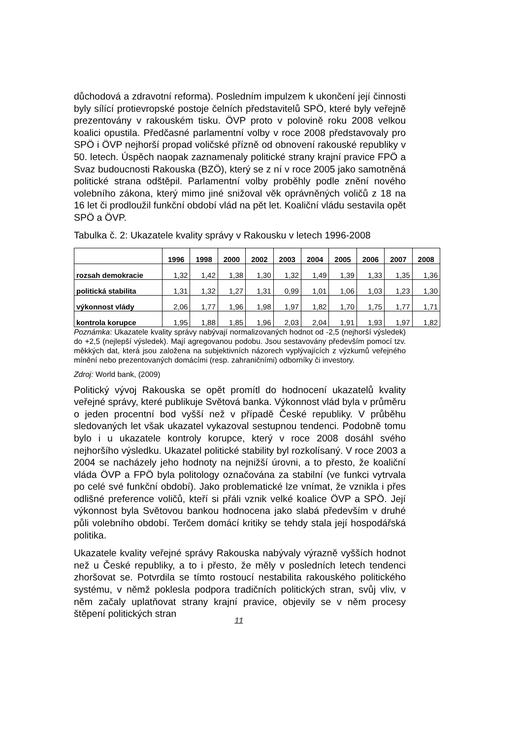důchodová a zdravotní reforma). Posledním impulzem k ukončení její činnosti byly sílící protievropské postoje čelních představitelů SPÖ, které byly veřejně prezentovány v rakouském tisku. ÖVP proto v polovině roku 2008 velkou koalici opustila. Předčasné parlamentní volby v roce 2008 představovaly pro SPÖ i ÖVP nejhorší propad voličské přízně od obnovení rakouské republiky v 50. letech. Úspěch naopak zaznamenaly politické strany krajní pravice FPÖ a Svaz budoucnosti Rakouska (BZÖ), který se z ní v roce 2005 jako samotněná politické strana odštěpil. Parlamentní volby proběhly podle znění nového volebního zákona, který mimo jiné snižoval věk oprávněných voličů z 18 na 16 let či prodloužil funkční období vlád na pět let. Koaliční vládu sestavila opět SPÖ a ÖVP.
Tabulka č. 2: Ukazatele kvality správy v Rakousku v letech 1996-2008
| | 1996 | 1998 | 2000 | 2002 | 2003 | 2004 | 2005 | 2006 | 2007 | 2008 |
| --- | --- | --- | --- | --- | --- | --- | --- | --- | --- | --- |
| rozsah demokracie | 1,32 | 1,42 | 1,38 | 1,30 | 1,32 | 1,49 | 1,39 | 1,33 | 1,35 | 1,36 |
| politická stabilita | 1,31 | 1,32 | 1,27 | 1,31 | 0,99 | 1,01 | 1,06 | 1,03 | 1,23 | 1,30 |
| výkonnost vlády | 2,06 | 1,77 | 1,96 | 1,98 | 1,97 | 1,82 | 1,70 | 1,75 | 1,77 | 1,71 |
| kontrola korupce | 1,95 | 1,88 | 1,85 | 1,96 | 2,03 | 2,04 | 1,91 | 1,93 | 1,97 | 1,82 |
Poznámka: Ukazatele kvality správy nabývají normalizovaných hodnot od -2,5 (nejhorší výsledek) do +2,5 (nejlepší výsledek). Mají agregovanou podobu. Jsou sestavovány především pomocí tzv. měkkých dat, která jsou založena na subjektivních názorech vyplývajících z výzkumů veřejného mínění nebo prezentovaných domácími (resp. zahraničními) odborníky či investory.
Zdroj: World bank, (2009)
Politický vývoj Rakouska se opět promítl do hodnocení ukazatelů kvality veřejné správy, které publikuje Světová banka. Výkonnost vlád byla v průměru o jeden procentní bod vyšší než v případě České republiky. V průběhu sledovaných let však ukazatel vykazoval sestupnou tendenci. Podobně tomu bylo i u ukazatele kontroly korupce, který v roce 2008 dosáhl svého nejhoršího výsledku. Ukazatel politické stability byl rozkolísaný. V roce 2003 a 2004 se nacházely jeho hodnoty na nejnižší úrovni, a to přesto, že koaliční vláda ÖVP a FPÖ byla politology označována za stabilní (ve funkci vytrvala po celé své funkční období). Jako problematické lze vnímat, že vznikla i přes odlišné preference voličů, kteří si přáli vznik velké koalice ÖVP a SPÖ. Její výkonnost byla Světovou bankou hodnocena jako slabá především v druhé půli volebního období. Terčem domácí kritiky se tehdy stala její hospodářská politika.
Ukazatele kvality veřejné správy Rakouska nabývaly výrazně vyšších hodnot než u České republiky, a to i přesto, že měly v posledních letech tendenci zhoršovat se. Potvrdila se tímto rostoucí nestabilita rakouského politického systému, v němž poklesla podpora tradičních politických stran, svůj vliv, v něm začaly uplatňovat strany krajní pravice, objevily se v něm procesy štěpení politických stran
11